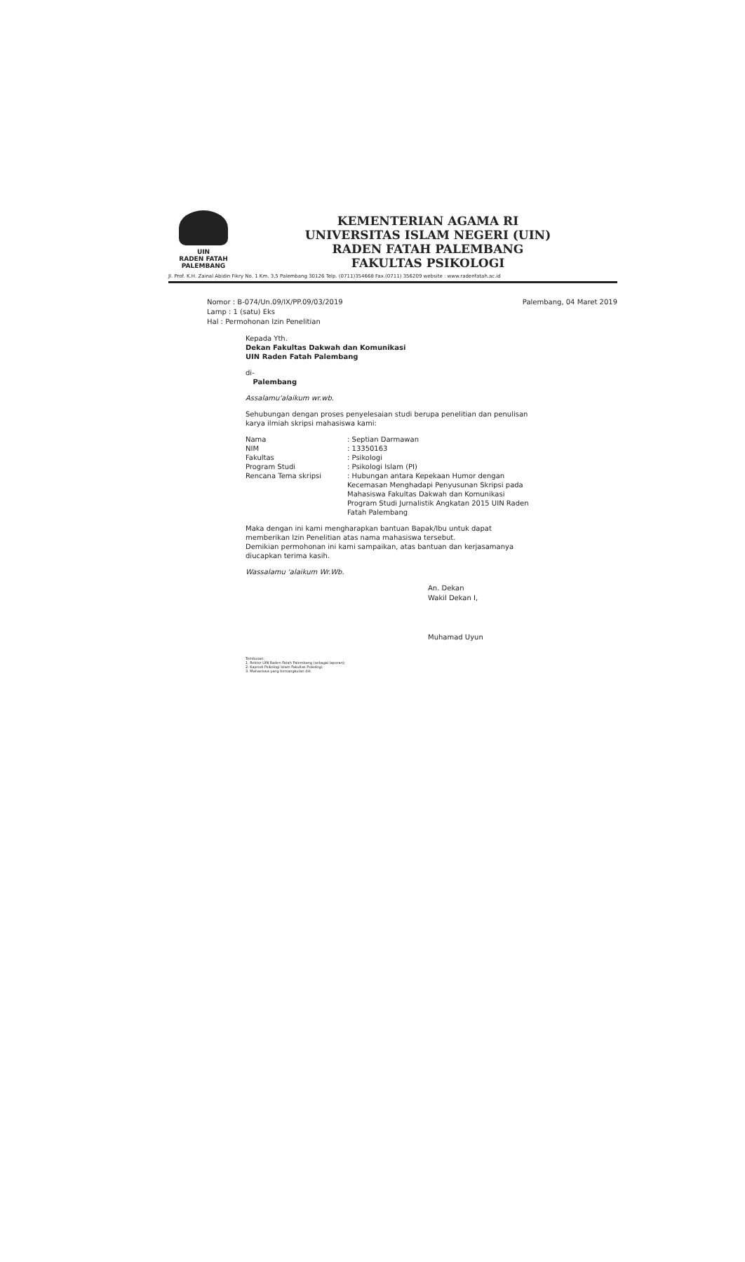UIN
RADEN FATAH
PALEMBANG
KEMENTERIAN AGAMA RI
UNIVERSITAS ISLAM NEGERI (UIN)
RADEN FATAH PALEMBANG
FAKULTAS PSIKOLOGI
Jl. Prof. K.H. Zainal Abidin Fikry No. 1 Km. 3,5 Palembang 30126 Telp. (0711)354668 Fax.(0711) 356209 website : www.radenfatah.ac.id
Nomor : B-074/Un.09/IX/PP.09/03/2019
Lamp : 1 (satu) Eks
Hal : Permohonan Izin Penelitian
Palembang, 04 Maret 2019
Kepada Yth.
Dekan Fakultas Dakwah dan Komunikasi
UIN Raden Fatah Palembang
di-
Palembang
Assalamu'alaikum wr.wb.
Sehubungan dengan proses penyelesaian studi berupa penelitian dan penulisan karya ilmiah skripsi mahasiswa kami:
| Nama | : Septian Darmawan |
| NIM | : 13350163 |
| Fakultas | : Psikologi |
| Program Studi | : Psikologi Islam (PI) |
| Rencana Tema skripsi | : Hubungan antara Kepekaan Humor dengan Kecemasan Menghadapi Penyusunan Skripsi pada Mahasiswa Fakultas Dakwah dan Komunikasi Program Studi Jurnalistik Angkatan 2015 UIN Raden Fatah Palembang |
Maka dengan ini kami mengharapkan bantuan Bapak/Ibu untuk dapat memberikan Izin Penelitian atas nama mahasiswa tersebut.
Demikian permohonan ini kami sampaikan, atas bantuan dan kerjasamanya diucapkan terima kasih.
Wassalamu 'alaikum Wr.Wb.
An. Dekan
Wakil Dekan I,
Muhamad Uyun
Tembusan:
1. Rektor UIN Raden Fatah Palembang (sebagai laporan);
2. Kaprodi Psikologi Islam Fakultas Psikologi;
3. Mahasiswa yang bersangkutan dst.